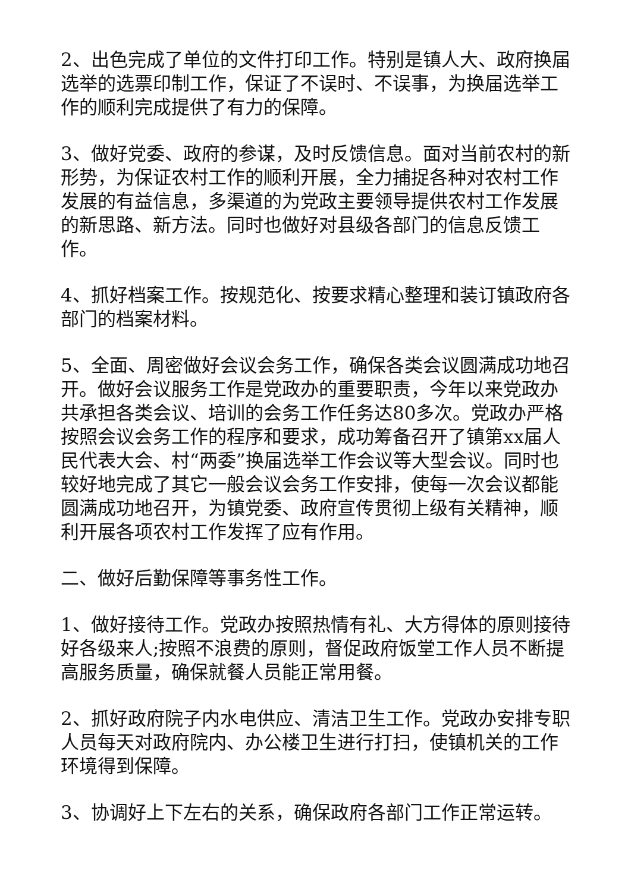2、出色完成了单位的文件打印工作。特别是镇人大、政府换届选举的选票印制工作，保证了不误时、不误事，为换届选举工作的顺利完成提供了有力的保障。
3、做好党委、政府的参谋，及时反馈信息。面对当前农村的新形势，为保证农村工作的顺利开展，全力捕捉各种对农村工作发展的有益信息，多渠道的为党政主要领导提供农村工作发展的新思路、新方法。同时也做好对县级各部门的信息反馈工作。
4、抓好档案工作。按规范化、按要求精心整理和装订镇政府各部门的档案材料。
5、全面、周密做好会议会务工作，确保各类会议圆满成功地召开。做好会议服务工作是党政办的重要职责，今年以来党政办共承担各类会议、培训的会务工作任务达80多次。党政办严格按照会议会务工作的程序和要求，成功筹备召开了镇第xx届人民代表大会、村“两委”换届选举工作会议等大型会议。同时也较好地完成了其它一般会议会务工作安排，使每一次会议都能圆满成功地召开，为镇党委、政府宣传贯彻上级有关精神，顺利开展各项农村工作发挥了应有作用。
二、做好后勤保障等事务性工作。
1、做好接待工作。党政办按照热情有礼、大方得体的原则接待好各级来人;按照不浪费的原则，督促政府饭堂工作人员不断提高服务质量，确保就餐人员能正常用餐。
2、抓好政府院子内水电供应、清洁卫生工作。党政办安排专职人员每天对政府院内、办公楼卫生进行打扫，使镇机关的工作环境得到保障。
3、协调好上下左右的关系，确保政府各部门工作正常运转。